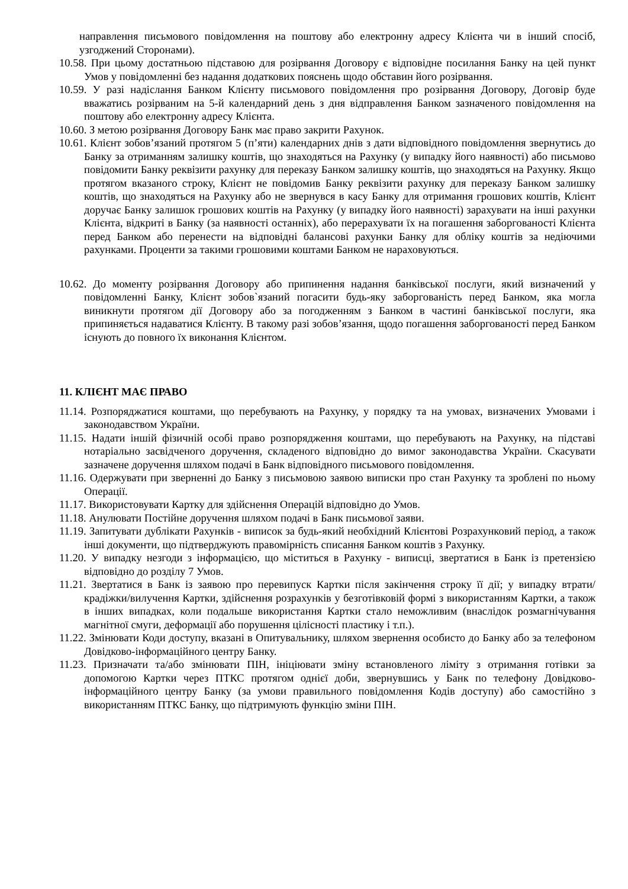направлення письмового повідомлення на поштову або електронну адресу Клієнта чи в інший спосіб, узгоджений Сторонами).
10.58. При цьому достатньою підставою для розірвання Договору є відповідне посилання Банку на цей пункт Умов у повідомленні без надання додаткових пояснень щодо обставин його розірвання.
10.59. У разі надіслання Банком Клієнту письмового повідомлення про розірвання Договору, Договір буде вважатись розірваним на 5-й календарний день з дня відправлення Банком зазначеного повідомлення на поштову або електронну адресу Клієнта.
10.60. З метою розірвання Договору Банк має право закрити Рахунок.
10.61. Клієнт зобов’язаний протягом 5 (п’яти) календарних днів з дати відповідного повідомлення звернутись до Банку за отриманням залишку коштів, що знаходяться на Рахунку (у випадку його наявності) або письмово повідомити Банку реквізити рахунку для переказу Банком залишку коштів, що знаходяться на Рахунку. Якщо протягом вказаного строку, Клієнт не повідомив Банку реквізити рахунку для переказу Банком залишку коштів, що знаходяться на Рахунку або не звернувся в касу Банку для отримання грошових коштів, Клієнт доручає Банку залишок грошових коштів на Рахунку (у випадку його наявності) зарахувати на інші рахунки Клієнта, відкриті в Банку (за наявності останніх), або перерахувати їх на погашення заборгованості Клієнта перед Банком або перенести на відповідні балансові рахунки Банку для обліку коштів за недіючими рахунками. Проценти за такими грошовими коштами Банком не нараховуються.
10.62. До моменту розірвання Договору або припинення надання банківської послуги, який визначений у повідомленні Банку, Клієнт зобов`язаний погасити будь-яку заборгованість перед Банком, яка могла виникнути протягом дії Договору або за погодженням з Банком в частині банківської послуги, яка припиняється надаватися Клієнту. В такому разі зобов’язання, щодо погашення заборгованості перед Банком існують до повного їх виконання Клієнтом.
11. КЛІЄНТ МАЄ ПРАВО
11.14. Розпоряджатися коштами, що перебувають на Рахунку, у порядку та на умовах, визначених Умовами і законодавством України.
11.15. Надати іншій фізичній особі право розпорядження коштами, що перебувають на Рахунку, на підставі нотаріально засвідченого доручення, складеного відповідно до вимог законодавства України. Скасувати зазначене доручення шляхом подачі в Банк відповідного письмового повідомлення.
11.16. Одержувати при зверненні до Банку з письмовою заявою виписки про стан Рахунку та зроблені по ньому Операції.
11.17. Використовувати Картку для здійснення Операцій відповідно до Умов.
11.18. Анулювати Постійне доручення шляхом подачі в Банк письмової заяви.
11.19. Запитувати дублікати Рахунків - виписок за будь-який необхідний Клієнтові Розрахунковий період, а також інші документи, що підтверджують правомірність списання Банком коштів з Рахунку.
11.20. У випадку незгоди з інформацією, що міститься в Рахунку - виписці, звертатися в Банк із претензією відповідно до розділу 7 Умов.
11.21. Звертатися в Банк із заявою про перевипуск Картки після закінчення строку її дії; у випадку втрати/крадіжки/вилучення Картки, здійснення розрахунків у безготівковій формі з використанням Картки, а також в інших випадках, коли подальше використання Картки стало неможливим (внаслідок розмагнічування магнітної смуги, деформації або порушення цілісності пластику і т.п.).
11.22. Змінювати Коди доступу, вказані в Опитувальнику, шляхом звернення особисто до Банку або за телефоном Довідково-інформаційного центру Банку.
11.23. Призначати та/або змінювати ПІН, ініціювати зміну встановленого ліміту з отримання готівки за допомогою Картки через ПТКС протягом однієї доби, звернувшись у Банк по телефону Довідково-інформаційного центру Банку (за умови правильного повідомлення Кодів доступу) або самостійно з використанням ПТКС Банку, що підтримують функцію зміни ПІН.